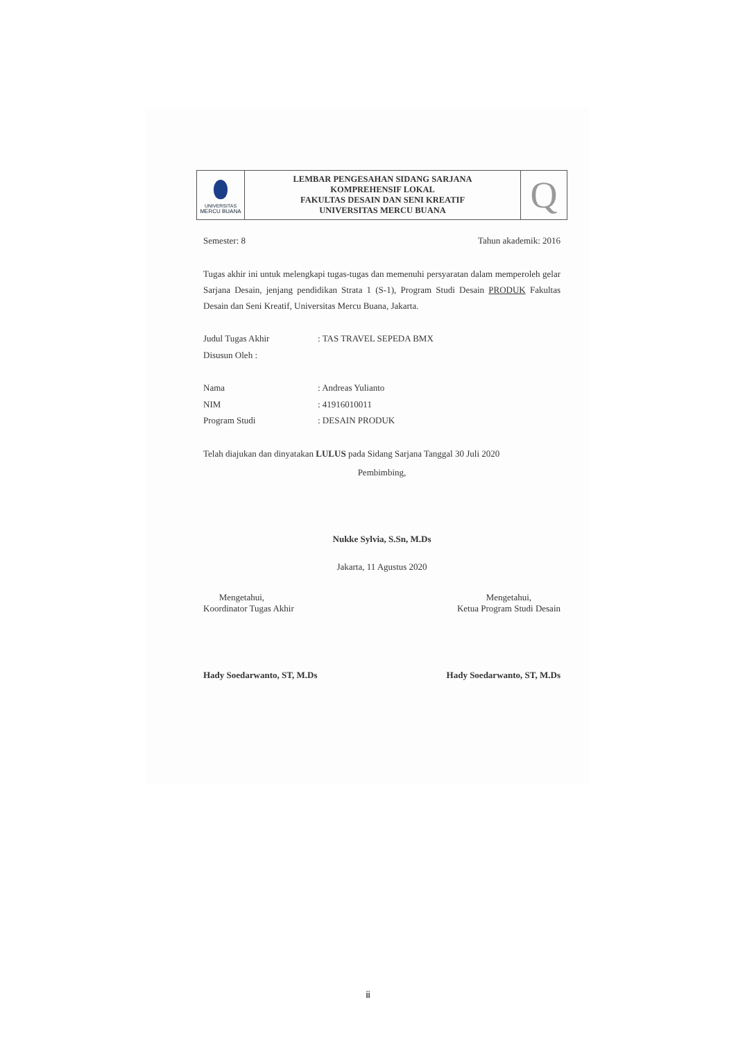| UNIVERSITAS MERCU BUANA | LEMBAR PENGESAHAN SIDANG SARJANA KOMPREHENSIF LOKAL FAKULTAS DESAIN DAN SENI KREATIF UNIVERSITAS MERCU BUANA | Q |
Semester: 8 Tahun akademik: 2016
Tugas akhir ini untuk melengkapi tugas-tugas dan memenuhi persyaratan dalam memperoleh gelar Sarjana Desain, jenjang pendidikan Strata 1 (S-1), Program Studi Desain PRODUK Fakultas Desain dan Seni Kreatif, Universitas Mercu Buana, Jakarta.
Judul Tugas Akhir: TAS TRAVEL SEPEDA BMX
Disusun Oleh :
Nama: Andreas Yulianto
NIM: 41916010011
Program Studi: DESAIN PRODUK
Telah diajukan dan dinyatakan LULUS pada Sidang Sarjana Tanggal 30 Juli 2020
Pembimbing,
Nukke Sylvia, S.Sn, M.Ds
Jakarta, 11 Agustus 2020
Mengetahui,
Koordinator Tugas Akhir
Mengetahui,
Ketua Program Studi Desain
Hady Soedarwanto, ST, M.Ds Hady Soedarwanto, ST, M.Ds
ii